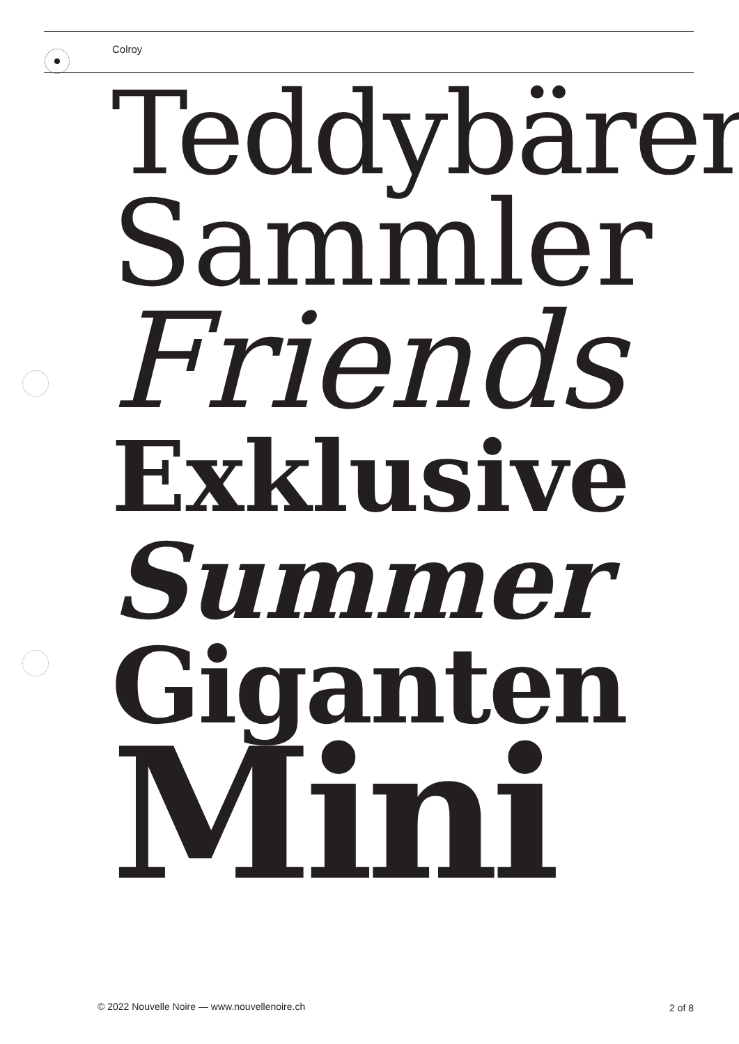Colroy
Teddybären
Sammler
Friends
Exklusive
Summer
Giganten
Mini
© 2022 Nouvelle Noire — www.nouvellenoire.ch
2 of 8